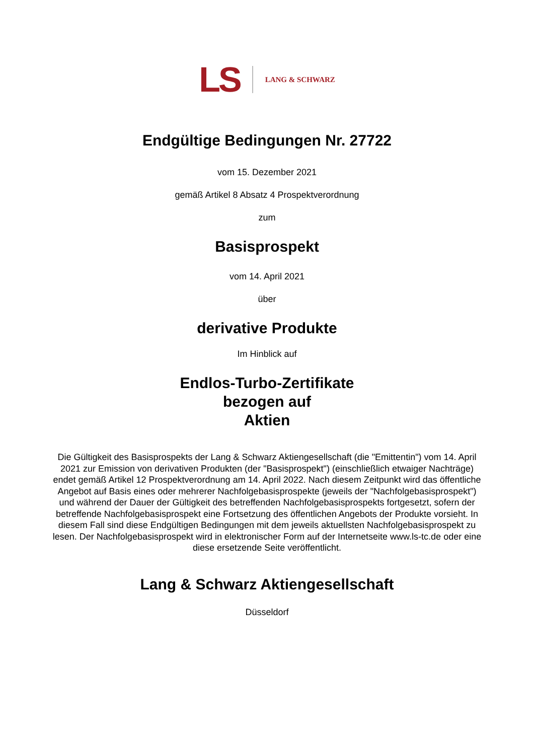LS LANG & SCHWARZ
Endgültige Bedingungen Nr. 27722
vom 15. Dezember 2021
gemäß Artikel 8 Absatz 4 Prospektverordnung
zum
Basisprospekt
vom 14. April 2021
über
derivative Produkte
Im Hinblick auf
Endlos-Turbo-Zertifikate
bezogen auf
Aktien
Die Gültigkeit des Basisprospekts der Lang & Schwarz Aktiengesellschaft (die "Emittentin") vom 14. April 2021 zur Emission von derivativen Produkten (der "Basisprospekt") (einschließlich etwaiger Nachträge) endet gemäß Artikel 12 Prospektverordnung am 14. April 2022. Nach diesem Zeitpunkt wird das öffentliche Angebot auf Basis eines oder mehrerer Nachfolgebasisprospekte (jeweils der "Nachfolgebasisprospekt") und während der Dauer der Gültigkeit des betreffenden Nachfolgebasisprospekts fortgesetzt, sofern der betreffende Nachfolgebasisprospekt eine Fortsetzung des öffentlichen Angebots der Produkte vorsieht. In diesem Fall sind diese Endgültigen Bedingungen mit dem jeweils aktuellsten Nachfolgebasisprospekt zu lesen. Der Nachfolgebasisprospekt wird in elektronischer Form auf der Internetseite www.ls-tc.de oder eine diese ersetzende Seite veröffentlicht.
Lang & Schwarz Aktiengesellschaft
Düsseldorf